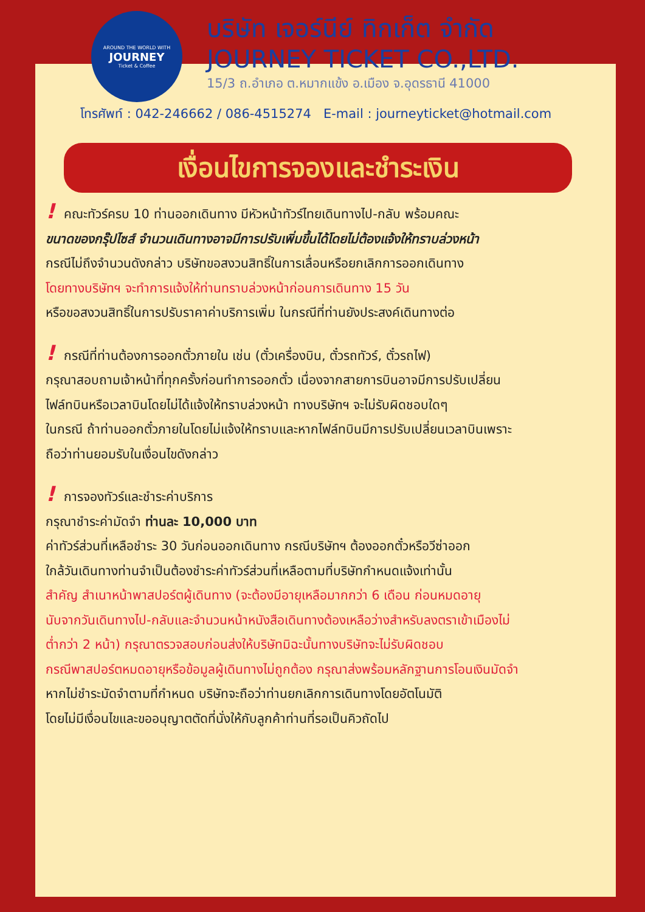AROUND THE WORLD WITH
JOURNEY
Ticket & Coffee
บริษัท เจอร์นีย์ ทิกเก็ต จำกัด
JOURNEY TICKET CO.,LTD.
15/3 ถ.อำเภอ ต.หมากแข้ง อ.เมือง จ.อุดรธานี 41000
โทรศัพท์ : 042-246662 / 086-4515274 E-mail : journeyticket@hotmail.com
เงื่อนไขการจองและชำระเงิน
! คณะทัวร์ครบ 10 ท่านออกเดินทาง มีหัวหน้าทัวร์ไทยเดินทางไป-กลับ พร้อมคณะ
ขนาดของกรุ๊ปไซส์ จำนวนเดินทางอาจมีการปรับเพิ่มขึ้นได้โดยไม่ต้องแจ้งให้ทราบล่วงหน้า
กรณีไม่ถึงจำนวนดังกล่าว บริษัทขอสงวนสิทธิ์ในการเลื่อนหรือยกเลิกการออกเดินทาง
โดยทางบริษัทฯ จะทำการแจ้งให้ท่านทราบล่วงหน้าก่อนการเดินทาง 15 วัน
หรือขอสงวนสิทธิ์ในการปรับราคาค่าบริการเพิ่ม ในกรณีที่ท่านยังประสงค์เดินทางต่อ
! กรณีที่ท่านต้องการออกตั๋วภายใน เช่น (ตั๋วเครื่องบิน, ตั๋วรถทัวร์, ตั๋วรถไฟ)
กรุณาสอบถามเจ้าหน้าที่ทุกครั้งก่อนทำการออกตั๋ว เนื่องจากสายการบินอาจมีการปรับเปลี่ยน
ไฟล์ทบินหรือเวลาบินโดยไม่ได้แจ้งให้ทราบล่วงหน้า ทางบริษัทฯ จะไม่รับผิดชอบใดๆ
ในกรณี ถ้าท่านออกตั๋วภายในโดยไม่แจ้งให้ทราบและหากไฟล์ทบินมีการปรับเปลี่ยนเวลาบินเพราะ
ถือว่าท่านยอมรับในเงื่อนไขดังกล่าว
! การจองทัวร์และชำระค่าบริการ
กรุณาชำระค่ามัดจำ ท่านละ 10,000 บาท
ค่าทัวร์ส่วนที่เหลือชำระ 30 วันก่อนออกเดินทาง กรณีบริษัทฯ ต้องออกตั๋วหรือวีซ่าออก
ใกล้วันเดินทางท่านจำเป็นต้องชำระค่าทัวร์ส่วนที่เหลือตามที่บริษัทกำหนดแจ้งเท่านั้น
สำคัญ สำเนาหน้าพาสปอร์ตผู้เดินทาง (จะต้องมีอายุเหลือมากกว่า 6 เดือน ก่อนหมดอายุ
นับจากวันเดินทางไป-กลับและจำนวนหน้าหนังสือเดินทางต้องเหลือว่างสำหรับลงตราเข้าเมืองไม่
ต่ำกว่า 2 หน้า) กรุณาตรวจสอบก่อนส่งให้บริษัทมิฉะนั้นทางบริษัทจะไม่รับผิดชอบ
กรณีพาสปอร์ตหมดอายุหรือข้อมูลผู้เดินทางไม่ถูกต้อง กรุณาส่งพร้อมหลักฐานการโอนเงินมัดจำ
หากไม่ชำระมัดจำตามที่กำหนด บริษัทจะถือว่าท่านยกเลิกการเดินทางโดยอัตโนมัติ
โดยไม่มีเงื่อนไขและขออนุญาตตัดที่นั่งให้กับลูกค้าท่านที่รอเป็นคิวถัดไป